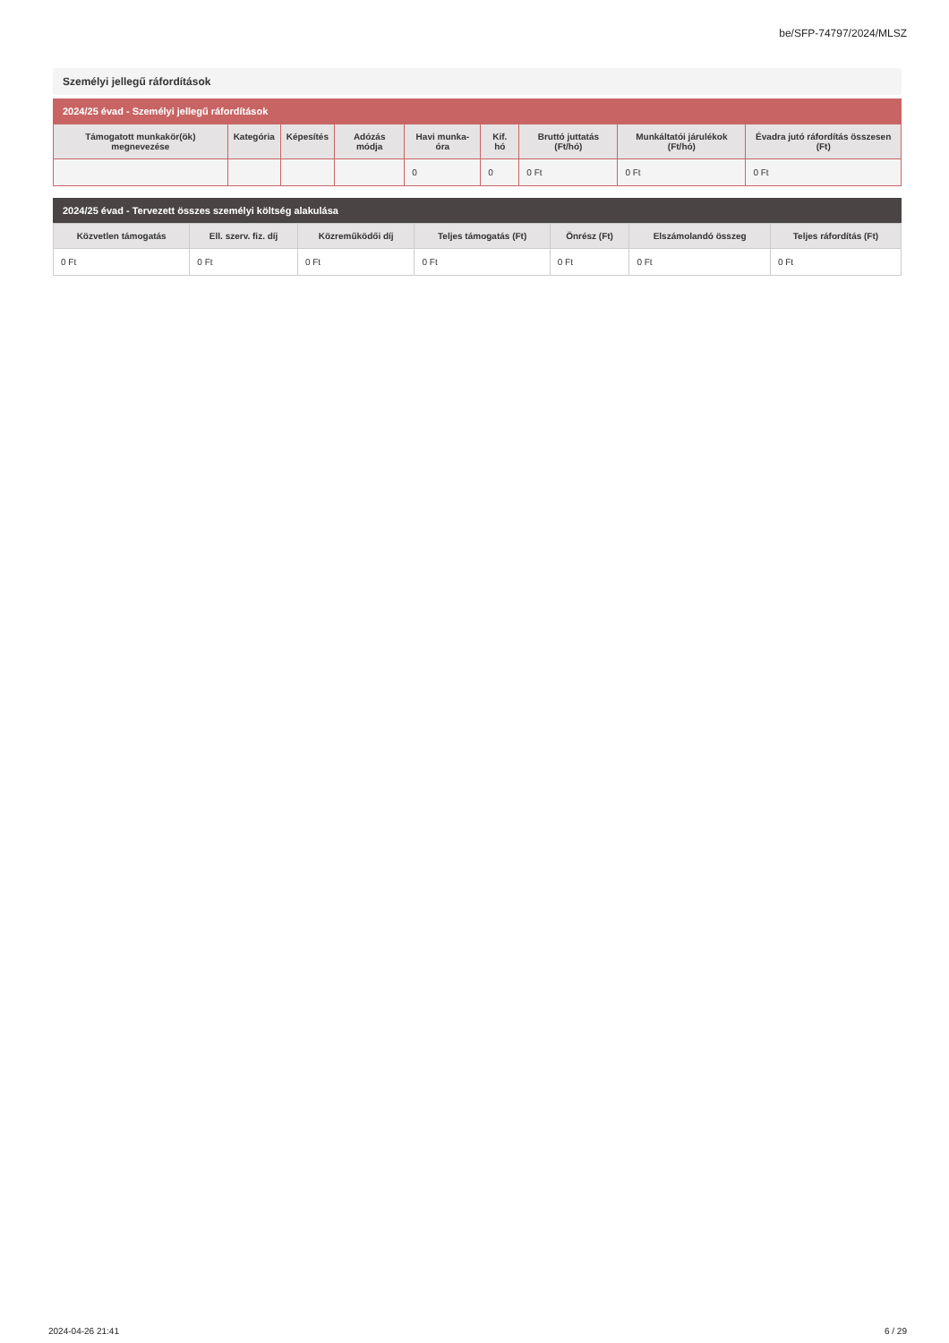be/SFP-74797/2024/MLSZ
Személyi jellegű ráfordítások
2024/25 évad - Személyi jellegű ráfordítások
| Támogatott munkakör(ök) megnevezése | Kategória | Képesítés | Adózás módja | Havi munka-óra | Kif. hó | Bruttó juttatás (Ft/hó) | Munkáltatói járulékok (Ft/hó) | Évadra jutó ráfordítás összesen (Ft) |
| --- | --- | --- | --- | --- | --- | --- | --- | --- |
| | | | | 0 | 0 | 0 Ft | 0 Ft | 0 Ft |
2024/25 évad - Tervezett összes személyi költség alakulása
| Közvetlen támogatás | Ell. szerv. fiz. díj | Közreműködői díj | Teljes támogatás (Ft) | Önrész (Ft) | Elszámolandó összeg | Teljes ráfordítás (Ft) |
| --- | --- | --- | --- | --- | --- | --- |
| 0 Ft | 0 Ft | 0 Ft | 0 Ft | 0 Ft | 0 Ft | 0 Ft |
2024-04-26 21:41 6 / 29